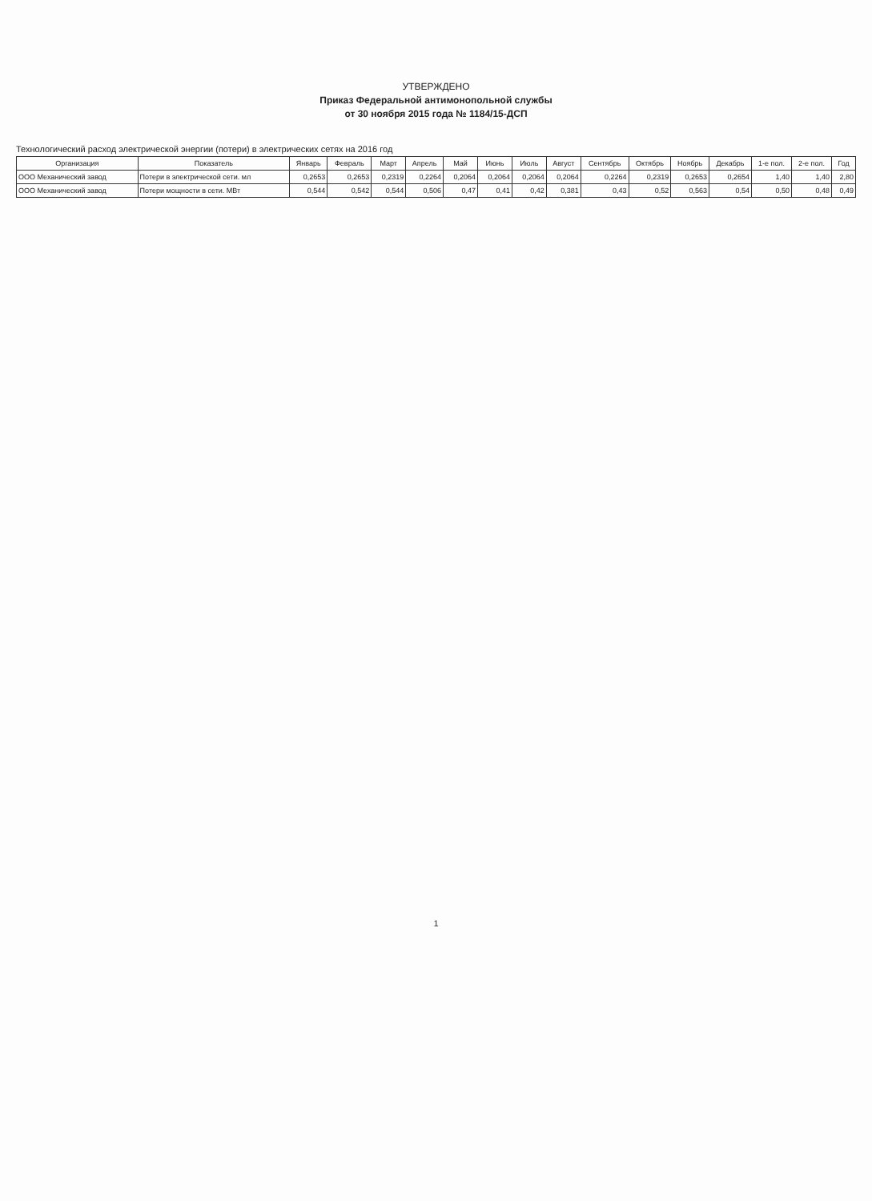УТВЕРЖДЕНО
Приказ Федеральной антимонопольной службы
от 30 ноября 2015 года № 1184/15-ДСП
Технологический расход электрической энергии (потери) в электрических сетях на 2016 год
| Организация | Показатель | Январь | Февраль | Март | Апрель | Май | Июнь | Июль | Август | Сентябрь | Октябрь | Ноябрь | Декабрь | 1-е пол. | 2-е пол. | Год |
| --- | --- | --- | --- | --- | --- | --- | --- | --- | --- | --- | --- | --- | --- | --- | --- | --- |
| ООО Механический завод | Потери в электрической сети. мл | 0,2653 | 0,2653 | 0,2319 | 0,2264 | 0,2064 | 0,2064 | 0,2064 | 0,2064 | 0,2264 | 0,2319 | 0,2653 | 0,2654 | 1,40 | 1,40 | 2,80 |
| ООО Механический завод | Потери мощности в сети. МВт | 0,544 | 0,542 | 0,544 | 0,506 | 0,47 | 0,41 | 0,42 | 0,381 | 0,43 | 0,52 | 0,563 | 0,54 | 0,50 | 0,48 | 0,49 |
1